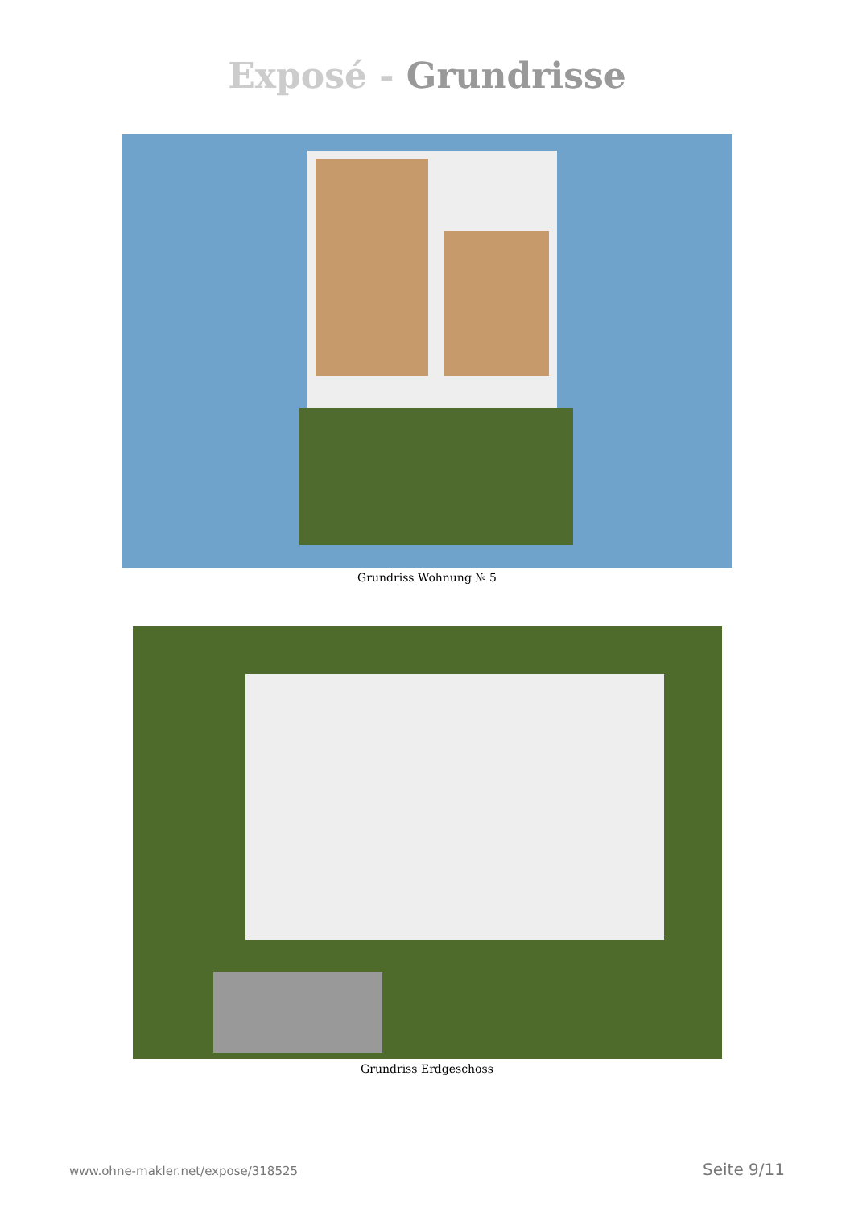Exposé - Grundrisse
Grundriss Wohnung № 5
Grundriss Erdgeschoss
www.ohne-makler.net/expose/318525 Seite 9/11